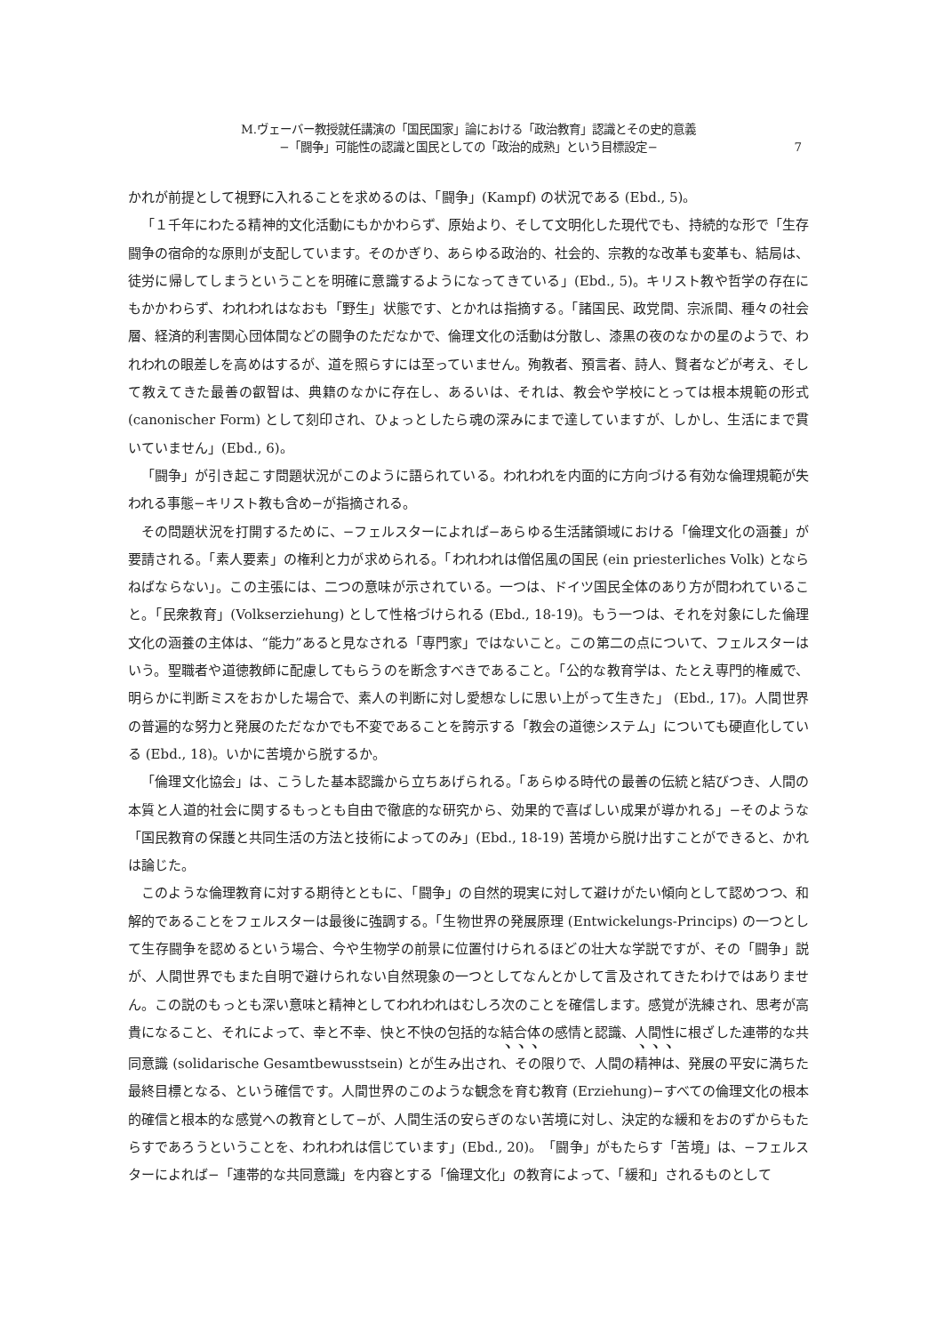M.ヴェーバー教授就任講演の「国民国家」論における「政治教育」認識とその史的意義
−「闘争」可能性の認識と国民としての「政治的成熟」という目標設定−
7
かれが前提として視野に入れることを求めるのは、「闘争」(Kampf) の状況である (Ebd., 5)。
「１千年にわたる精神的文化活動にもかかわらず、原始より、そして文明化した現代でも、持続的な形で「生存闘争の宿命的な原則が支配しています。そのかぎり、あらゆる政治的、社会的、宗教的な改革も変革も、結局は、徒労に帰してしまうということを明確に意識するようになってきている」(Ebd., 5)。キリスト教や哲学の存在にもかかわらず、われわれはなおも「野生」状態です、とかれは指摘する。「諸国民、政党間、宗派間、種々の社会層、経済的利害関心団体間などの闘争のただなかで、倫理文化の活動は分散し、漆黒の夜のなかの星のようで、われわれの眼差しを高めはするが、道を照らすには至っていません。殉教者、預言者、詩人、賢者などが考え、そして教えてきた最善の叡智は、典籍のなかに存在し、あるいは、それは、教会や学校にとっては根本規範の形式 (canonischer Form) として刻印され、ひょっとしたら魂の深みにまで達していますが、しかし、生活にまで貫いていません」(Ebd., 6)。
「闘争」が引き起こす問題状況がこのように語られている。われわれを内面的に方向づける有効な倫理規範が失われる事態−キリスト教も含め−が指摘される。
その問題状況を打開するために、−フェルスターによれば−あらゆる生活諸領域における「倫理文化の涵養」が要請される。「素人要素」の権利と力が求められる。「われわれは僧侶風の国民 (ein priesterliches Volk) とならねばならない」。この主張には、二つの意味が示されている。一つは、ドイツ国民全体のあり方が問われていること。「民衆教育」(Volkserziehung) として性格づけられる (Ebd., 18-19)。もう一つは、それを対象にした倫理文化の涵養の主体は、“能力”あると見なされる「専門家」ではないこと。この第二の点について、フェルスターはいう。聖職者や道徳教師に配慮してもらうのを断念すべきであること。「公的な教育学は、たとえ専門的権威で、明らかに判断ミスをおかした場合で、素人の判断に対し愛想なしに思い上がって生きた」 (Ebd., 17)。人間世界の普遍的な努力と発展のただなかでも不変であることを誇示する「教会の道徳システム」についても硬直化している (Ebd., 18)。いかに苦境から脱するか。
「倫理文化協会」は、こうした基本認識から立ちあげられる。「あらゆる時代の最善の伝統と結びつき、人間の本質と人道的社会に関するもっとも自由で徹底的な研究から、効果的で喜ばしい成果が導かれる」−そのような「国民教育の保護と共同生活の方法と技術によってのみ」(Ebd., 18-19) 苦境から脱け出すことができると、かれは論じた。
このような倫理教育に対する期待とともに、「闘争」の自然的現実に対して避けがたい傾向として認めつつ、和解的であることをフェルスターは最後に強調する。「生物世界の発展原理 (Entwickelungs-Princips) の一つとして生存闘争を認めるという場合、今や生物学の前景に位置付けられるほどの壮大な学説ですが、その「闘争」説が、人間世界でもまた自明で避けられない自然現象の一つとしてなんとかして言及されてきたわけではありません。この説のもっとも深い意味と精神としてわれわれはむしろ次のことを確信します。感覚が洗練され、思考が高貴になること、それによって、幸と不幸、快と不快の包括的な結合体の感情と認識、人間性に根ざした連帯的な共同意識 (solidarische Gesamtbewusstsein) とが生み出され、その限りで、人間の精神は、発展の平安に満ちた最終目標となる、という確信です。人間世界のこのような観念を育む教育 (Erziehung)−すべての倫理文化の根本的確信と根本的な感覚への教育として−が、人間生活の安らぎのない苦境に対し、決定的な緩和をおのずからもたらすであろうということを、われわれは信じています」(Ebd., 20)。「闘争」がもたらす「苦境」は、−フェルスターによれば−「連帯的な共同意識」を内容とする「倫理文化」の教育によって、「緩和」されるものとして